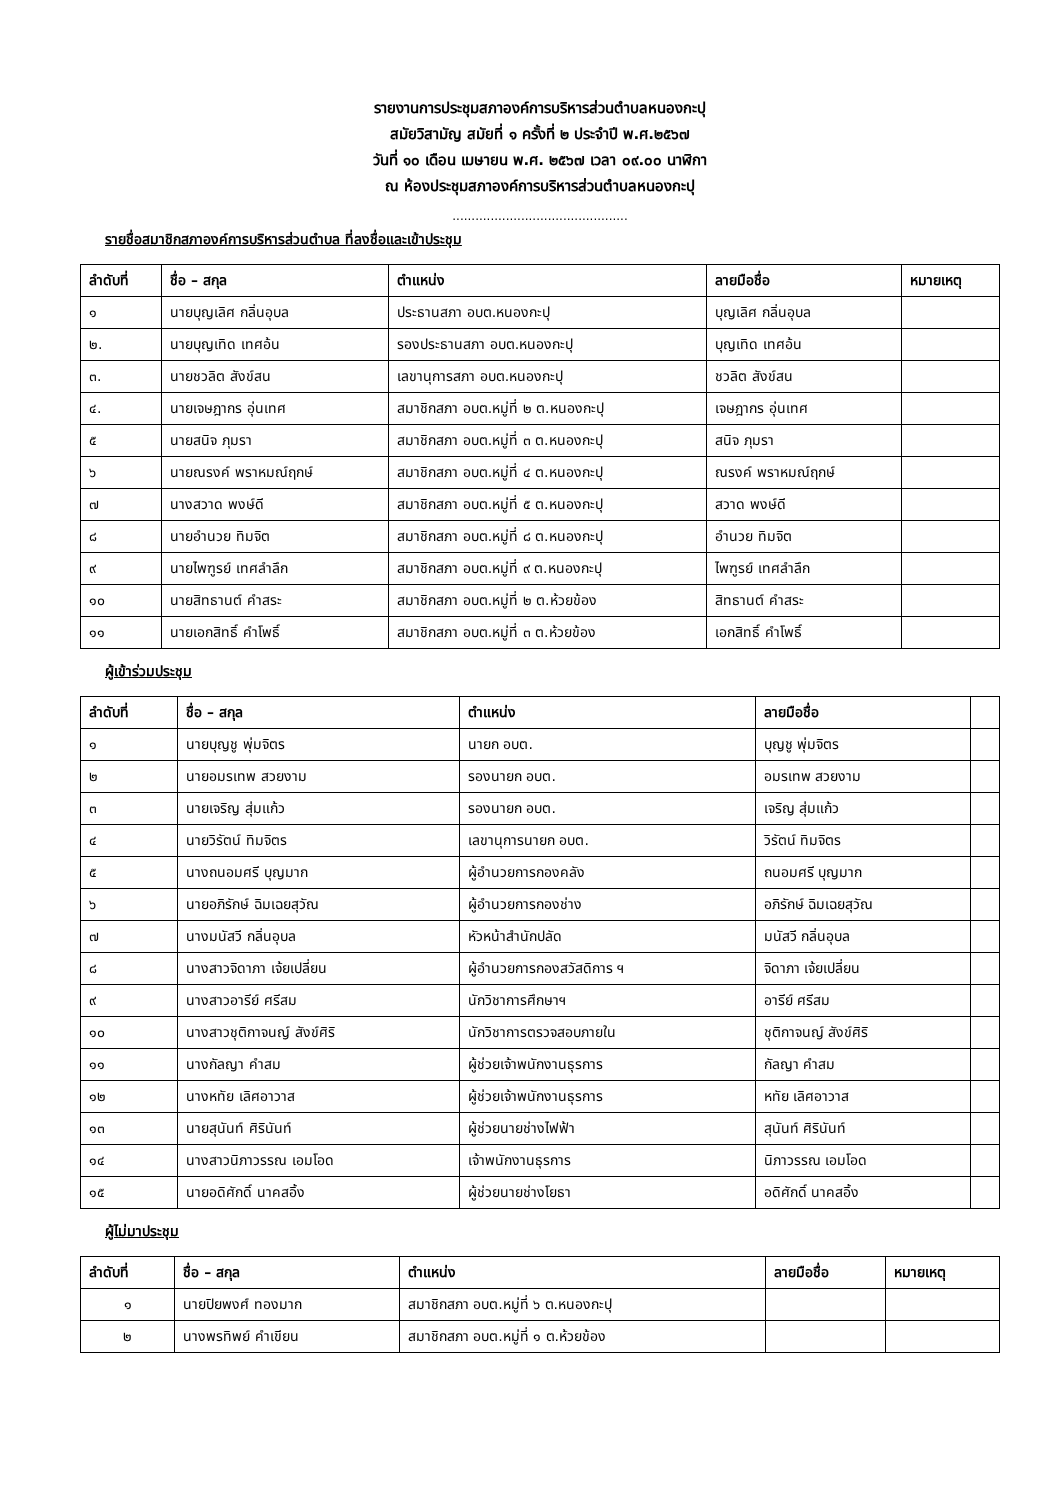รายงานการประชุมสภาองค์การบริหารส่วนตำบลหนองกะปุ
สมัยวิสามัญ สมัยที่ ๑ ครั้งที่ ๒ ประจำปี พ.ศ.๒๕๖๗
วันที่ ๑๐ เดือน เมษายน พ.ศ. ๒๕๖๗ เวลา ๐๙.๐๐ นาฬิกา
ณ ห้องประชุมสภาองค์การบริหารส่วนตำบลหนองกะปุ
..............................................
รายชื่อสมาชิกสภาองค์การบริหารส่วนตำบล ที่ลงชื่อและเข้าประชุม
| ลำดับที่ | ชื่อ – สกุล | ตำแหน่ง | ลายมือชื่อ | หมายเหตุ |
| --- | --- | --- | --- | --- |
| ๑ | นายบุญเลิศ กลิ่นอุบล | ประธานสภา อบต.หนองกะปุ | บุญเลิศ กลิ่นอุบล | |
| ๒. | นายบุญเทิด เทศอ้น | รองประธานสภา อบต.หนองกะปุ | บุญเทิด เทศอ้น | |
| ๓. | นายชวลิต สังข์สน | เลขานุการสภา อบต.หนองกะปุ | ชวลิต สังข์สน | |
| ๔. | นายเจษฎากร อุ่นเทศ | สมาชิกสภา อบต.หมู่ที่ ๒ ต.หนองกะปุ | เจษฎากร อุ่นเทศ | |
| ๕ | นายสนิจ ภุมรา | สมาชิกสภา อบต.หมู่ที่ ๓ ต.หนองกะปุ | สนิจ ภุมรา | |
| ๖ | นายณรงค์ พราหมณ์ฤกษ์ | สมาชิกสภา อบต.หมู่ที่ ๔ ต.หนองกะปุ | ณรงค์ พราหมณ์ฤกษ์ | |
| ๗ | นางสวาด พงษ์ดี | สมาชิกสภา อบต.หมู่ที่ ๕ ต.หนองกะปุ | สวาด พงษ์ดี | |
| ๘ | นายอำนวย ทิมจิต | สมาชิกสภา อบต.หมู่ที่ ๘ ต.หนองกะปุ | อำนวย ทิมจิต | |
| ๙ | นายไพฑูรย์ เทศลำลึก | สมาชิกสภา อบต.หมู่ที่ ๙ ต.หนองกะปุ | ไพฑูรย์ เทศลำลึก | |
| ๑๐ | นายสิทธานต์ คำสระ | สมาชิกสภา อบต.หมู่ที่ ๒ ต.ห้วยข้อง | สิทธานต์ คำสระ | |
| ๑๑ | นายเอกสิทธิ์ คำโพธิ์ | สมาชิกสภา อบต.หมู่ที่ ๓ ต.ห้วยข้อง | เอกสิทธิ์ คำโพธิ์ | |
ผู้เข้าร่วมประชุม
| ลำดับที่ | ชื่อ – สกุล | ตำแหน่ง | ลายมือชื่อ | |
| --- | --- | --- | --- | --- |
| ๑ | นายบุญชู พุ่มจิตร | นายก อบต. | บุญชู พุ่มจิตร | |
| ๒ | นายอมรเทพ สวยงาม | รองนายก อบต. | อมรเทพ สวยงาม | |
| ๓ | นายเจริญ สุ่มแก้ว | รองนายก อบต. | เจริญ สุ่มแก้ว | |
| ๔ | นายวิรัตน์ ทิมจิตร | เลขานุการนายก อบต. | วิรัตน์ ทิมจิตร | |
| ๕ | นางถนอมศรี บุญมาก | ผู้อำนวยการกองคลัง | ถนอมศรี บุญมาก | |
| ๖ | นายอภิรักษ์ ฉิมเฉยสุวัณ | ผู้อำนวยการกองช่าง | อภิรักษ์ ฉิมเฉยสุวัณ | |
| ๗ | นางมนัสวี กลิ่นอุบล | หัวหน้าสำนักปลัด | มนัสวี กลิ่นอุบล | |
| ๘ | นางสาวจิดาภา เจ้ยเปลี่ยน | ผู้อำนวยการกองสวัสดิการ ฯ | จิดาภา เจ้ยเปลี่ยน | |
| ๙ | นางสาวอารีย์ ศรีสม | นักวิชาการศึกษาฯ | อารีย์ ศรีสม | |
| ๑๐ | นางสาวชุติกาจนญ์ สังข์ศิริ | นักวิชาการตรวจสอบภายใน | ชุติกาจนญ์ สังข์ศิริ | |
| ๑๑ | นางกัลญา คำสม | ผู้ช่วยเจ้าพนักงานธุรการ | กัลญา คำสม | |
| ๑๒ | นางหทัย เลิศอาวาส | ผู้ช่วยเจ้าพนักงานธุรการ | หทัย เลิศอาวาส | |
| ๑๓ | นายสุนันท์ ศิรินันท์ | ผู้ช่วยนายช่างไฟฟ้า | สุนันท์ ศิรินันท์ | |
| ๑๔ | นางสาวนิภาวรรณ เอมโอด | เจ้าพนักงานธุรการ | นิภาวรรณ เอมโอด | |
| ๑๕ | นายอดิศักดิ์ นาคสอิ้ง | ผู้ช่วยนายช่างโยธา | อดิศักดิ์ นาคสอิ้ง | |
ผู้ไม่มาประชุม
| ลำดับที่ | ชื่อ – สกุล | ตำแหน่ง | ลายมือชื่อ | หมายเหตุ |
| --- | --- | --- | --- | --- |
| ๑ | นายปิยพงศ์ ทองมาก | สมาชิกสภา อบต.หมู่ที่ ๖ ต.หนองกะปุ | | |
| ๒ | นางพรทิพย์ คำเขียน | สมาชิกสภา อบต.หมู่ที่ ๑ ต.ห้วยข้อง | | |